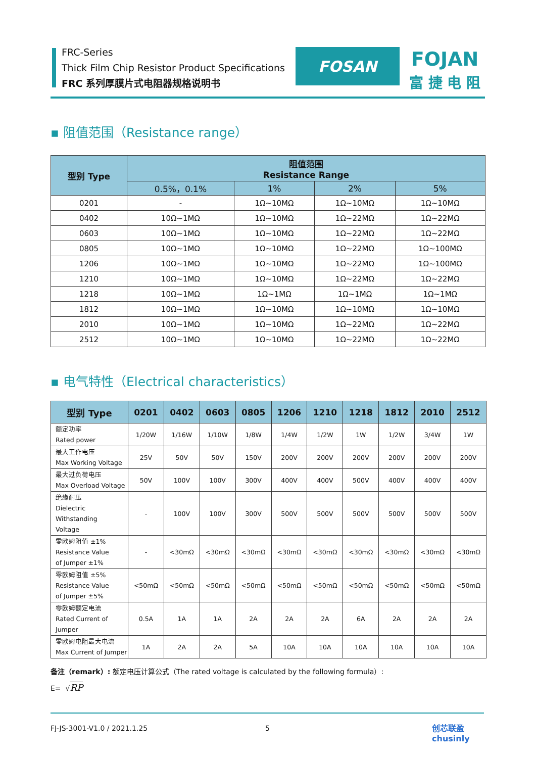FRC-Series
Thick Film Chip Resistor Product Specifications
FRC 系列厚膜片式电阻器规格说明书
FOSAN
FOJAN
富 捷 电 阻
▪ 阻值范围（Resistance range）
| 型别 Type | 阻值范围 Resistance Range | | | |
| --- | --- | --- | --- | --- |
| | 0.5%，0.1% | 1% | 2% | 5% |
| 0201 | - | 1Ω~10MΩ | 1Ω~10MΩ | 1Ω~10MΩ |
| 0402 | 10Ω~1MΩ | 1Ω~10MΩ | 1Ω~22MΩ | 1Ω~22MΩ |
| 0603 | 10Ω~1MΩ | 1Ω~10MΩ | 1Ω~22MΩ | 1Ω~22MΩ |
| 0805 | 10Ω~1MΩ | 1Ω~10MΩ | 1Ω~22MΩ | 1Ω~100MΩ |
| 1206 | 10Ω~1MΩ | 1Ω~10MΩ | 1Ω~22MΩ | 1Ω~100MΩ |
| 1210 | 10Ω~1MΩ | 1Ω~10MΩ | 1Ω~22MΩ | 1Ω~22MΩ |
| 1218 | 10Ω~1MΩ | 1Ω~1MΩ | 1Ω~1MΩ | 1Ω~1MΩ |
| 1812 | 10Ω~1MΩ | 1Ω~10MΩ | 1Ω~10MΩ | 1Ω~10MΩ |
| 2010 | 10Ω~1MΩ | 1Ω~10MΩ | 1Ω~22MΩ | 1Ω~22MΩ |
| 2512 | 10Ω~1MΩ | 1Ω~10MΩ | 1Ω~22MΩ | 1Ω~22MΩ |
▪ 电气特性（Electrical characteristics）
| 型别 Type | 0201 | 0402 | 0603 | 0805 | 1206 | 1210 | 1218 | 1812 | 2010 | 2512 |
| --- | --- | --- | --- | --- | --- | --- | --- | --- | --- | --- |
| 额定功率 Rated power | 1/20W | 1/16W | 1/10W | 1/8W | 1/4W | 1/2W | 1W | 1/2W | 3/4W | 1W |
| 最大工作电压 Max Working Voltage | 25V | 50V | 50V | 150V | 200V | 200V | 200V | 200V | 200V | 200V |
| 最大过负荷电压 Max Overload Voltage | 50V | 100V | 100V | 300V | 400V | 400V | 500V | 400V | 400V | 400V |
| 绝缘耐压 Dielectric Withstanding Voltage | - | 100V | 100V | 300V | 500V | 500V | 500V | 500V | 500V | 500V |
| 零欧姆阻值 ±1% Resistance Value of Jumper ±1% | - | <30mΩ | <30mΩ | <30mΩ | <30mΩ | <30mΩ | <30mΩ | <30mΩ | <30mΩ | <30mΩ |
| 零欧姆阻值 ±5% Resistance Value of Jumper ±5% | <50mΩ | <50mΩ | <50mΩ | <50mΩ | <50mΩ | <50mΩ | <50mΩ | <50mΩ | <50mΩ | <50mΩ |
| 零欧姆额定电流 Rated Current of Jumper | 0.5A | 1A | 1A | 2A | 2A | 2A | 6A | 2A | 2A | 2A |
| 零欧姆电阻最大电流 Max Current of Jumper | 1A | 2A | 2A | 5A | 10A | 10A | 10A | 10A | 10A | 10A |
备注（remark）: 额定电压计算公式（The rated voltage is calculated by the following formula）:
E= √RP
FJ-JS-3001-V1.0 / 2021.1.25 5
创芯联盈
chusinly